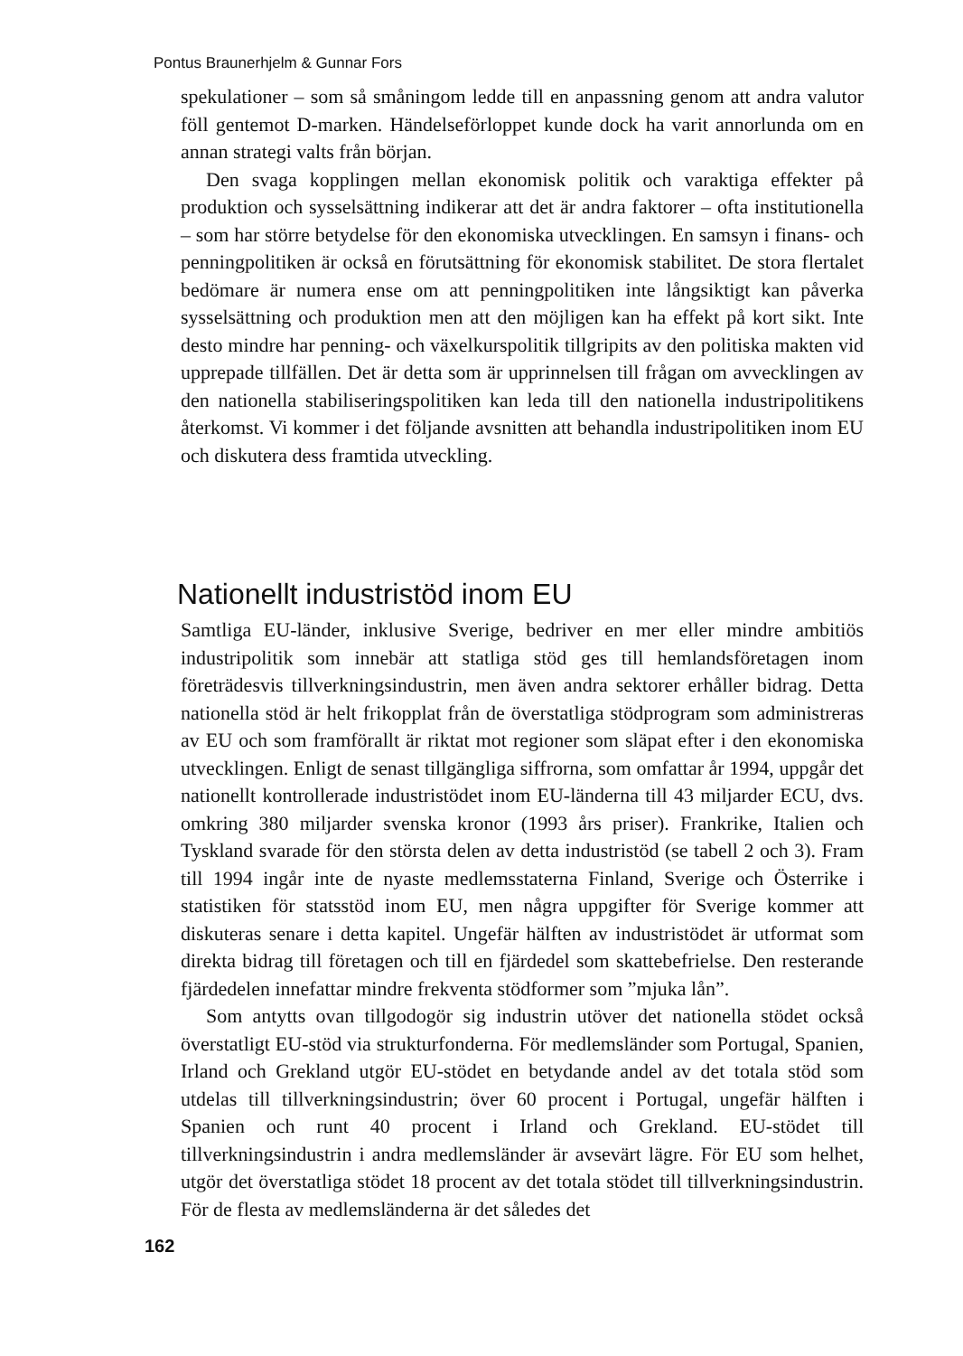Pontus Braunerhjelm & Gunnar Fors
spekulationer – som så småningom ledde till en anpassning genom att andra valutor föll gentemot D-marken. Händelseförloppet kunde dock ha varit annorlunda om en annan strategi valts från början.
Den svaga kopplingen mellan ekonomisk politik och varaktiga effekter på produktion och sysselsättning indikerar att det är andra faktorer – ofta institutionella – som har större betydelse för den ekonomiska utvecklingen. En samsyn i finans- och penningpolitiken är också en förutsättning för ekonomisk stabilitet. De stora flertalet bedömare är numera ense om att penningpolitiken inte långsiktigt kan påverka sysselsättning och produktion men att den möjligen kan ha effekt på kort sikt. Inte desto mindre har penning- och växelkurspolitik tillgripits av den politiska makten vid upprepade tillfällen. Det är detta som är upprinnelsen till frågan om avvecklingen av den nationella stabiliseringspolitiken kan leda till den nationella industripolitikens återkomst. Vi kommer i det följande avsnitten att behandla industripolitiken inom EU och diskutera dess framtida utveckling.
Nationellt industristöd inom EU
Samtliga EU-länder, inklusive Sverige, bedriver en mer eller mindre ambitiös industripolitik som innebär att statliga stöd ges till hemlandsföretagen inom företrädesvis tillverkningsindustrin, men även andra sektorer erhåller bidrag. Detta nationella stöd är helt frikopplat från de överstatliga stödprogram som administreras av EU och som framförallt är riktat mot regioner som släpat efter i den ekonomiska utvecklingen. Enligt de senast tillgängliga siffrorna, som omfattar år 1994, uppgår det nationellt kontrollerade industristödet inom EU-länderna till 43 miljarder ECU, dvs. omkring 380 miljarder svenska kronor (1993 års priser). Frankrike, Italien och Tyskland svarade för den största delen av detta industristöd (se tabell 2 och 3). Fram till 1994 ingår inte de nyaste medlemsstaterna Finland, Sverige och Österrike i statistiken för statsstöd inom EU, men några uppgifter för Sverige kommer att diskuteras senare i detta kapitel. Ungefär hälften av industristödet är utformat som direkta bidrag till företagen och till en fjärdedel som skattebefrielse. Den resterande fjärdedelen innefattar mindre frekventa stödformer som ”mjuka lån”.
Som antytts ovan tillgodogör sig industrin utöver det nationella stödet också överstatligt EU-stöd via strukturfonderna. För medlemsländer som Portugal, Spanien, Irland och Grekland utgör EU-stödet en betydande andel av det totala stöd som utdelas till tillverkningsindustrin; över 60 procent i Portugal, ungefär hälften i Spanien och runt 40 procent i Irland och Grekland. EU-stödet till tillverkningsindustrin i andra medlemsländer är avsevärt lägre. För EU som helhet, utgör det överstatliga stödet 18 procent av det totala stödet till tillverkningsindustrin. För de flesta av medlemsländerna är det således det
162